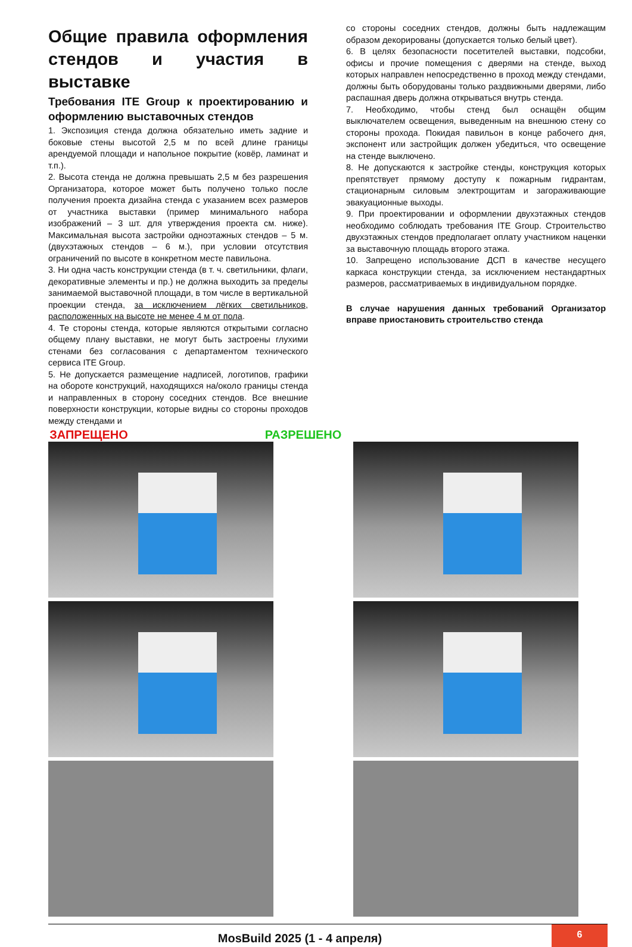Общие правила оформления стендов и участия в выставке
Требования ITE Group к проектированию и оформлению выставочных стендов
1. Экспозиция стенда должна обязательно иметь задние и боковые стены высотой 2,5 м по всей длине границы арендуемой площади и напольное покрытие (ковёр, ламинат и т.п.).
2. Высота стенда не должна превышать 2,5 м без разрешения Организатора, которое может быть получено только после получения проекта дизайна стенда с указанием всех размеров от участника выставки (пример минимального набора изображений – 3 шт. для утверждения проекта см. ниже). Максимальная высота застройки одноэтажных стендов – 5 м. (двухэтажных стендов – 6 м.), при условии отсутствия ограничений по высоте в конкретном месте павильона.
3. Ни одна часть конструкции стенда (в т. ч. светильники, флаги, декоративные элементы и пр.) не должна выходить за пределы занимаемой выставочной площади, в том числе в вертикальной проекции стенда, за исключением лёгких светильников, расположенных на высоте не менее 4 м от пола.
4. Те стороны стенда, которые являются открытыми согласно общему плану выставки, не могут быть застроены глухими стенами без согласования с департаментом технического сервиса ITE Group.
5. Не допускается размещение надписей, логотипов, графики на обороте конструкций, находящихся на/около границы стенда и направленных в сторону соседних стендов. Все внешние поверхности конструкции, которые видны со стороны проходов между стендами и
со стороны соседних стендов, должны быть надлежащим образом декорированы (допускается только белый цвет).
6. В целях безопасности посетителей выставки, подсобки, офисы и прочие помещения с дверями на стенде, выход которых направлен непосредственно в проход между стендами, должны быть оборудованы только раздвижными дверями, либо распашная дверь должна открываться внутрь стенда.
7. Необходимо, чтобы стенд был оснащён общим выключателем освещения, выведенным на внешнюю стену со стороны прохода. Покидая павильон в конце рабочего дня, экспонент или застройщик должен убедиться, что освещение на стенде выключено.
8. Не допускаются к застройке стенды, конструкция которых препятствует прямому доступу к пожарным гидрантам, стационарным силовым электрощитам и загораживающие эвакуационные выходы.
9. При проектировании и оформлении двухэтажных стендов необходимо соблюдать требования ITE Group. Строительство двухэтажных стендов предполагает оплату участником наценки за выставочную площадь второго этажа.
10. Запрещено использование ДСП в качестве несущего каркаса конструкции стенда, за исключением нестандартных размеров, рассматриваемых в индивидуальном порядке.
В случае нарушения данных требований Организатор вправе приостановить строительство стенда
ЗАПРЕЩЕНО РАЗРЕШЕНО
MosBuild 2025 (1 - 4 апреля)
6